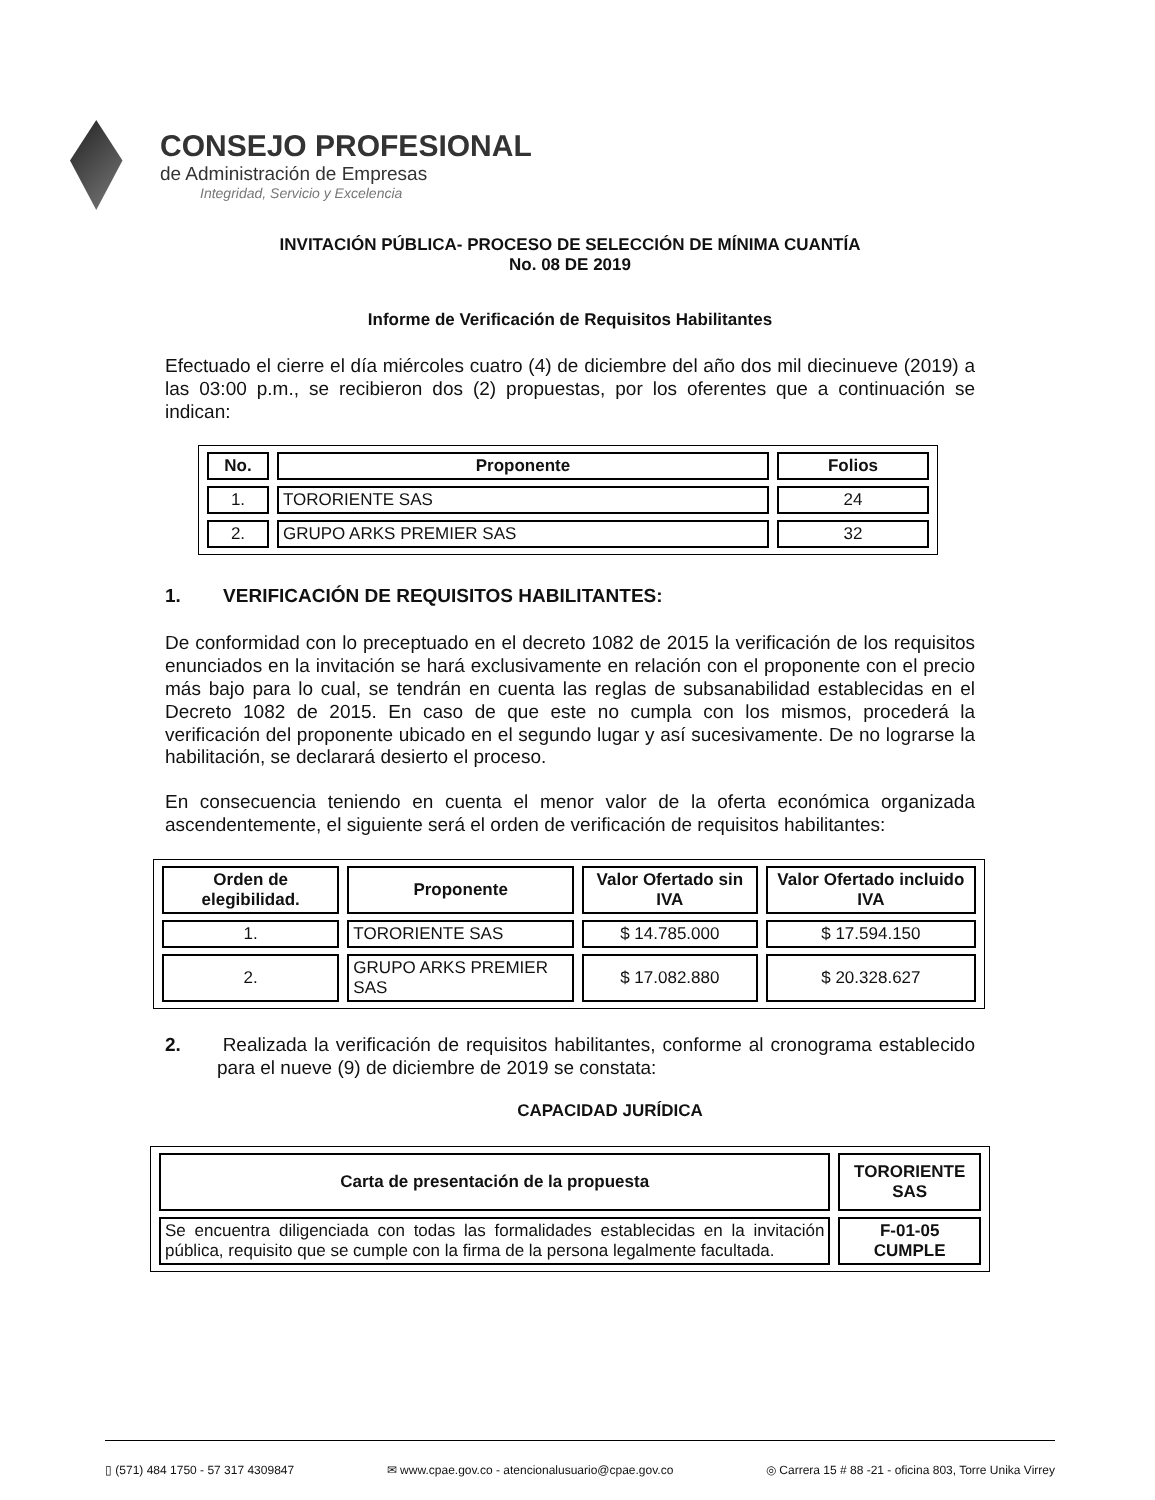CONSEJO PROFESIONAL
de Administración de Empresas
Integridad, Servicio y Excelencia
INVITACIÓN PÚBLICA- PROCESO DE SELECCIÓN DE MÍNIMA CUANTÍA
No. 08 DE 2019
Informe de Verificación de Requisitos Habilitantes
Efectuado el cierre el día miércoles cuatro (4) de diciembre del año dos mil diecinueve (2019) a las 03:00 p.m., se recibieron dos (2) propuestas, por los oferentes que a continuación se indican:
| No. | Proponente | Folios |
| --- | --- | --- |
| 1. | TORORIENTE SAS | 24 |
| 2. | GRUPO ARKS PREMIER SAS | 32 |
1. VERIFICACIÓN DE REQUISITOS HABILITANTES:
De conformidad con lo preceptuado en el decreto 1082 de 2015 la verificación de los requisitos enunciados en la invitación se hará exclusivamente en relación con el proponente con el precio más bajo para lo cual, se tendrán en cuenta las reglas de subsanabilidad establecidas en el Decreto 1082 de 2015. En caso de que este no cumpla con los mismos, procederá la verificación del proponente ubicado en el segundo lugar y así sucesivamente. De no lograrse la habilitación, se declarará desierto el proceso.
En consecuencia teniendo en cuenta el menor valor de la oferta económica organizada ascendentemente, el siguiente será el orden de verificación de requisitos habilitantes:
| Orden de elegibilidad. | Proponente | Valor Ofertado sin IVA | Valor Ofertado incluido IVA |
| --- | --- | --- | --- |
| 1. | TORORIENTE SAS | $ 14.785.000 | $ 17.594.150 |
| 2. | GRUPO ARKS PREMIER SAS | $ 17.082.880 | $ 20.328.627 |
2. Realizada la verificación de requisitos habilitantes, conforme al cronograma establecido para el nueve (9) de diciembre de 2019 se constata:
CAPACIDAD JURÍDICA
| Carta de presentación de la propuesta | TORORIENTE SAS |
| --- | --- |
| Se encuentra diligenciada con todas las formalidades establecidas en la invitación pública, requisito que se cumple con la firma de la persona legalmente facultada. | F-01-05 CUMPLE |
▯ (571) 484 1750 - 57 317 4309847 ✉ www.cpae.gov.co - atencionalusuario@cpae.gov.co ◎ Carrera 15 # 88 -21 - oficina 803, Torre Unika Virrey